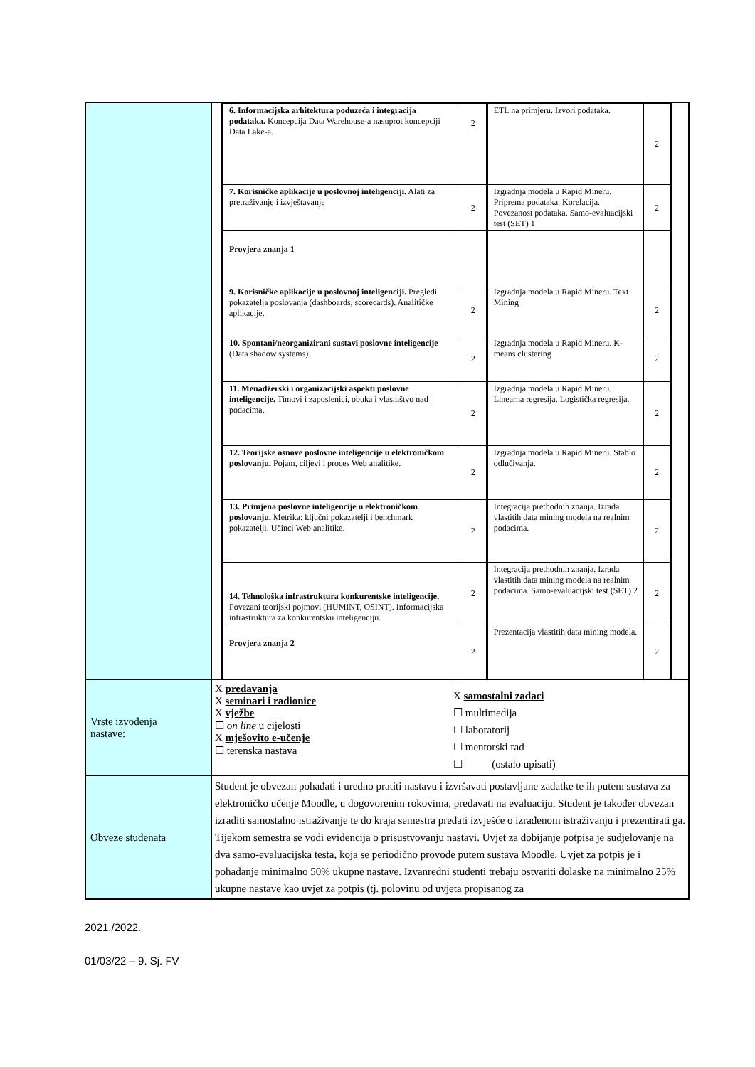| | | / 6. Informacijska arhitektura poduzeća i integracija podataka. Koncepcija Data Warehouse-a nasuprot koncepciji Data Lake-a. / 2 / ETL na primjeru. Izvori podataka. / 2 / / 7. Korisničke aplikacije u poslovnoj inteligenciji. Alati za pretraživanje i izvještavanje / 2 / Izgradnja modela u Rapid Mineru. Priprema podataka. Korelacija. Povezanost podataka. Samo-evaluacijski test (SET) 1 / 2 / / Provjera znanja 1 / / / / / 9. Korisničke aplikacije u poslovnoj inteligenciji. Pregledi pokazatelja poslovanja (dashboards, scorecards). Analitičke aplikacije. / 2 / Izgradnja modela u Rapid Mineru. Text Mining / 2 / / 10. Spontani/neorganizirani sustavi poslovne inteligencije (Data shadow systems). / 2 / Izgradnja modela u Rapid Mineru. K-means clustering / 2 / / 11. Menadžerski i organizacijski aspekti poslovne inteligencije. Timovi i zaposlenici, obuka i vlasništvo nad podacima. / 2 / Izgradnja modela u Rapid Mineru. Linearna regresija. Logistička regresija. / 2 / / 12. Teorijske osnove poslovne inteligencije u elektroničkom poslovanju. Pojam, ciljevi i proces Web analitike. / 2 / Izgradnja modela u Rapid Mineru. Stablo odlučivanja. / 2 / / 13. Primjena poslovne inteligencije u elektroničkom poslovanju. Metrika: ključni pokazatelji i benchmark pokazatelji. Učinci Web analitike. / 2 / Integracija prethodnih znanja. Izrada vlastitih data mining modela na realnim podacima. / 2 / / 14. Tehnološka infrastruktura konkurentske inteligencije. Povezani teorijski pojmovi (HUMINT, OSINT). Informacijska infrastruktura za konkurentsku inteligenciju. / 2 / Integracija prethodnih znanja. Izrada vlastitih data mining modela na realnim podacima. Samo-evaluacijski test (SET) 2 / 2 / / Provjera znanja 2 / 2 / Prezentacija vlastitih data mining modela. / 2 / | |
| Vrste izvođenja nastave: | / X predavanja X seminari i radionice X vježbe ☐ on line u cijelosti X mješovito e-učenje ☐ terenska nastava / X samostalni zadaci ☐ multimedija ☐ laboratorij ☐ mentorski rad ☐ (ostalo upisati) / | | |
| Obveze studenata | Student je obvezan pohađati i uredno pratiti nastavu i izvršavati postavljane zadatke te ih putem sustava za elektroničko učenje Moodle, u dogovorenim rokovima, predavati na evaluaciju. Student je također obvezan izraditi samostalno istraživanje te do kraja semestra predati izvješće o izrađenom istraživanju i prezentirati ga. Tijekom semestra se vodi evidencija o prisustvovanju nastavi. Uvjet za dobijanje potpisa je sudjelovanje na dva samo-evaluacijska testa, koja se periodično provode putem sustava Moodle. Uvjet za potpis je i pohađanje minimalno 50% ukupne nastave. Izvanredni studenti trebaju ostvariti dolaske na minimalno 25% ukupne nastave kao uvjet za potpis (tj. polovinu od uvjeta propisanog za | | |
2021./2022.
01/03/22 – 9. Sj. FV